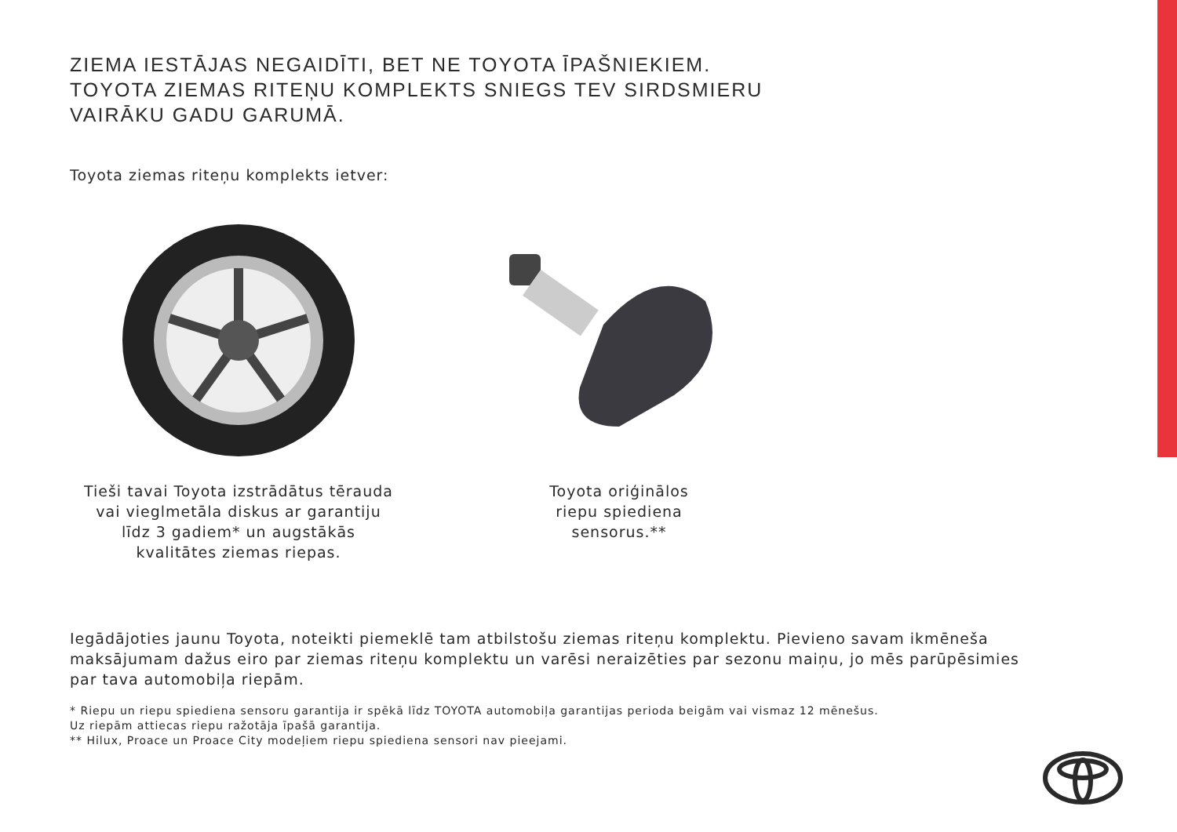ZIEMA IESTĀJAS NEGAIDĪTI, BET NE TOYOTA ĪPAŠNIEKIEM.
TOYOTA ZIEMAS RITEŅU KOMPLEKTS SNIEGS TEV SIRDSMIERU
VAIRĀKU GADU GARUMĀ.
Toyota ziemas riteņu komplekts ietver:
Tieši tavai Toyota izstrādātus tērauda
vai vieglmetāla diskus ar garantiju
līdz 3 gadiem* un augstākās
kvalitātes ziemas riepas.
Toyota oriģinālos
riepu spiediena
sensorus.**
Iegādājoties jaunu Toyota, noteikti piemeklē tam atbilstošu ziemas riteņu komplektu. Pievieno savam ikmēneša maksājumam dažus eiro par ziemas riteņu komplektu un varēsi neraizēties par sezonu maiņu, jo mēs parūpēsimies par tava automobiļa riepām.
* Riepu un riepu spiediena sensoru garantija ir spēkā līdz TOYOTA automobiļa garantijas perioda beigām vai vismaz 12 mēnešus.
Uz riepām attiecas riepu ražotāja īpašā garantija.
** Hilux, Proace un Proace City modeļiem riepu spiediena sensori nav pieejami.